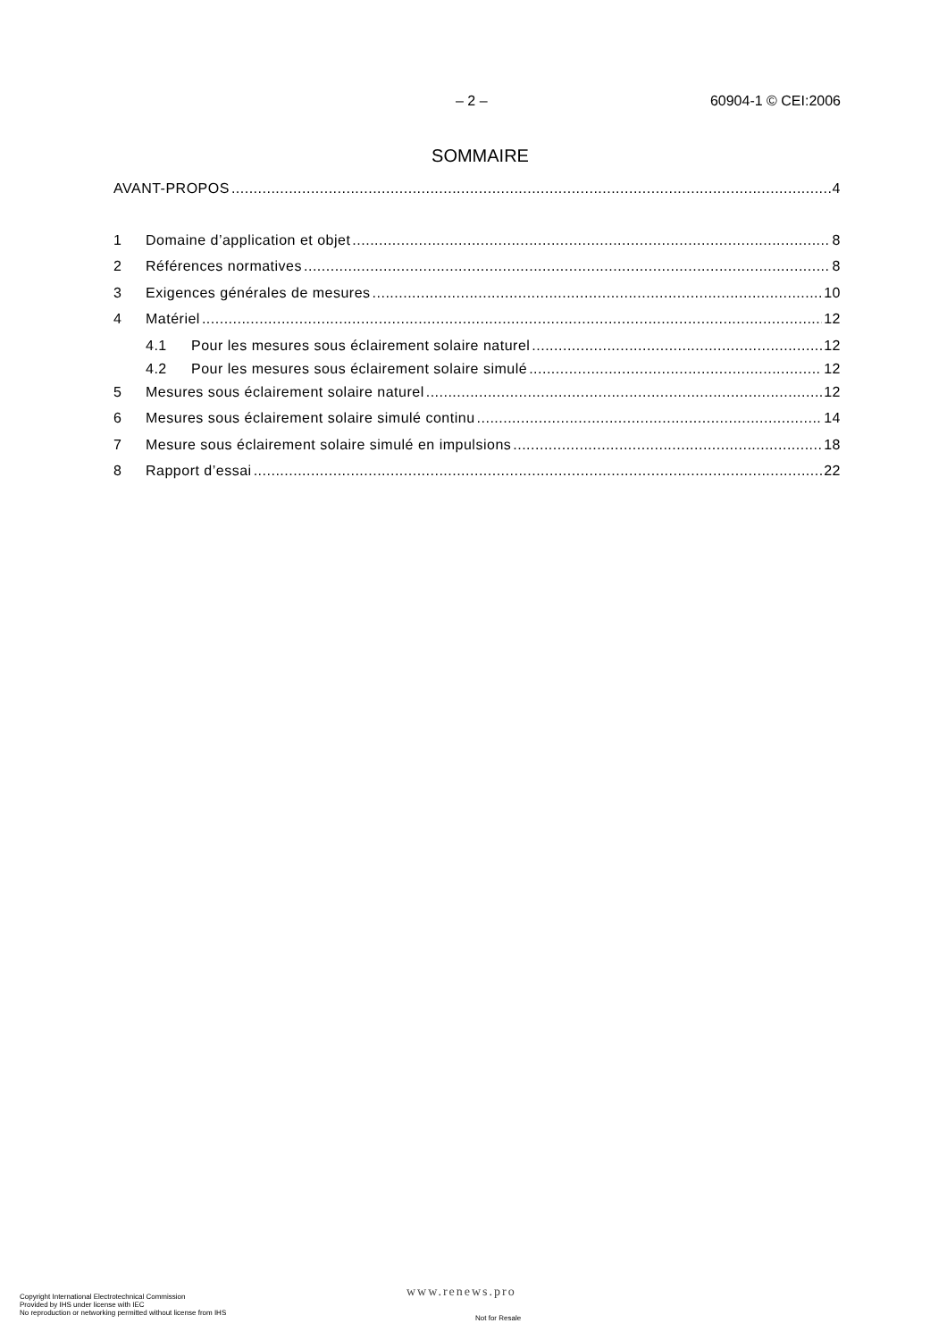– 2 – 60904-1 © CEI:2006
SOMMAIRE
AVANT-PROPOS 4
1 Domaine d’application et objet 8
2 Références normatives 8
3 Exigences générales de mesures 10
4 Matériel 12
4.1 Pour les mesures sous éclairement solaire naturel 12
4.2 Pour les mesures sous éclairement solaire simulé 12
5 Mesures sous éclairement solaire naturel 12
6 Mesures sous éclairement solaire simulé continu 14
7 Mesure sous éclairement solaire simulé en impulsions 18
8 Rapport d’essai 22
Copyright International Electrotechnical Commission
Provided by IHS under license with IEC
No reproduction or networking permitted without license from IHS
www.renews.pro
Not for Resale